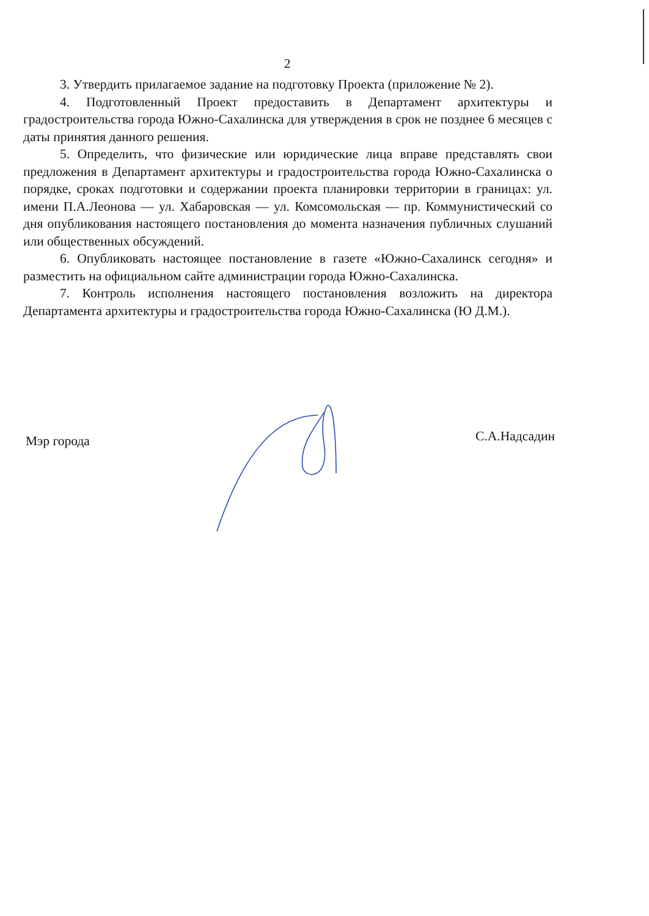2
3. Утвердить прилагаемое задание на подготовку Проекта (приложение № 2).
4. Подготовленный Проект предоставить в Департамент архитектуры и градостроительства города Южно-Сахалинска для утверждения в срок не позднее 6 месяцев с даты принятия данного решения.
5. Определить, что физические или юридические лица вправе представлять свои предложения в Департамент архитектуры и градостроительства города Южно-Сахалинска о порядке, сроках подготовки и содержании проекта планировки территории в границах: ул. имени П.А.Леонова — ул. Хабаровская — ул. Комсомольская — пр. Коммунистический со дня опубликования настоящего постановления до момента назначения публичных слушаний или общественных обсуждений.
6. Опубликовать настоящее постановление в газете «Южно-Сахалинск сегодня» и разместить на официальном сайте администрации города Южно-Сахалинска.
7. Контроль исполнения настоящего постановления возложить на директора Департамента архитектуры и градостроительства города Южно-Сахалинска (Ю Д.М.).
Мэр города С.А.Надсадин